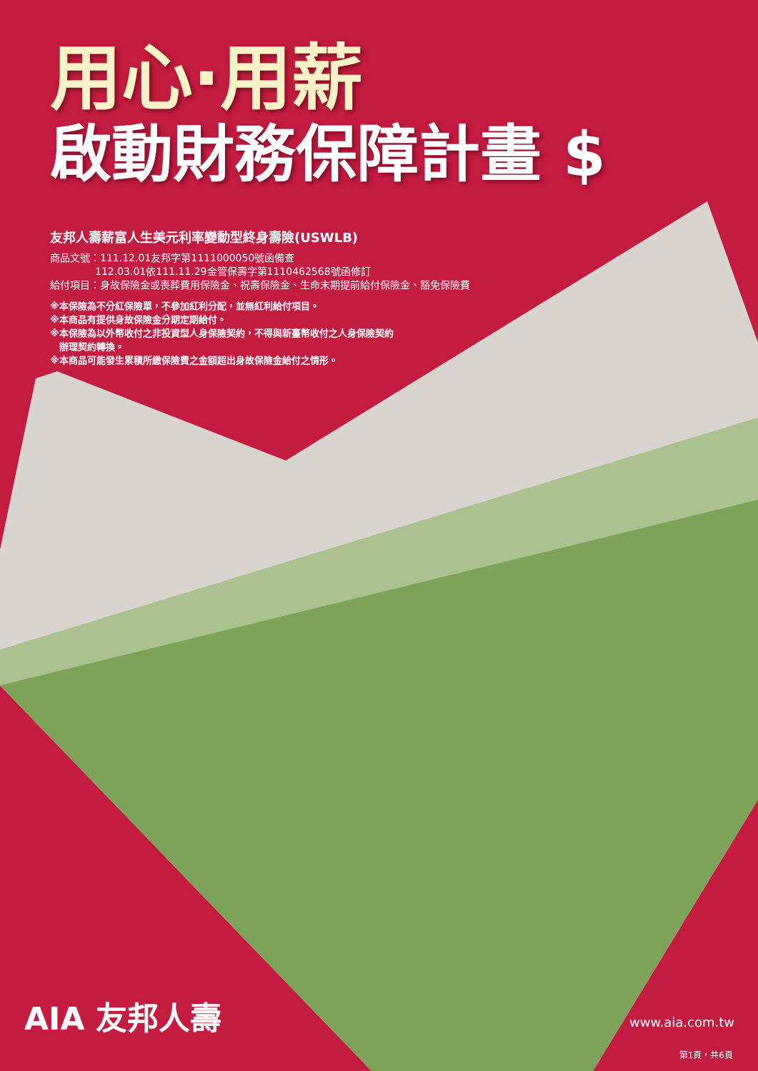用心·用薪
啟動財務保障計畫 $
友邦人壽薪富人生美元利率變動型終身壽險(USWLB)
商品文號：111.12.01友邦字第1111000050號函備查
     112.03.01依111.11.29金管保壽字第1110462568號函修訂
給付項目：身故保險金或喪葬費用保險金、祝壽保險金、生命末期提前給付保險金、豁免保險費
※本保險為不分紅保險單，不參加紅利分配，並無紅利給付項目。
※本商品有提供身故保險金分期定期給付。
※本保險為以外幣收付之非投資型人身保險契約，不得與新臺幣收付之人身保險契約
 辦理契約轉換。
※本商品可能發生累積所繳保險費之金額超出身故保險金給付之情形。
AIA 友邦人壽 www.aia.com.tw
第1頁，共6頁